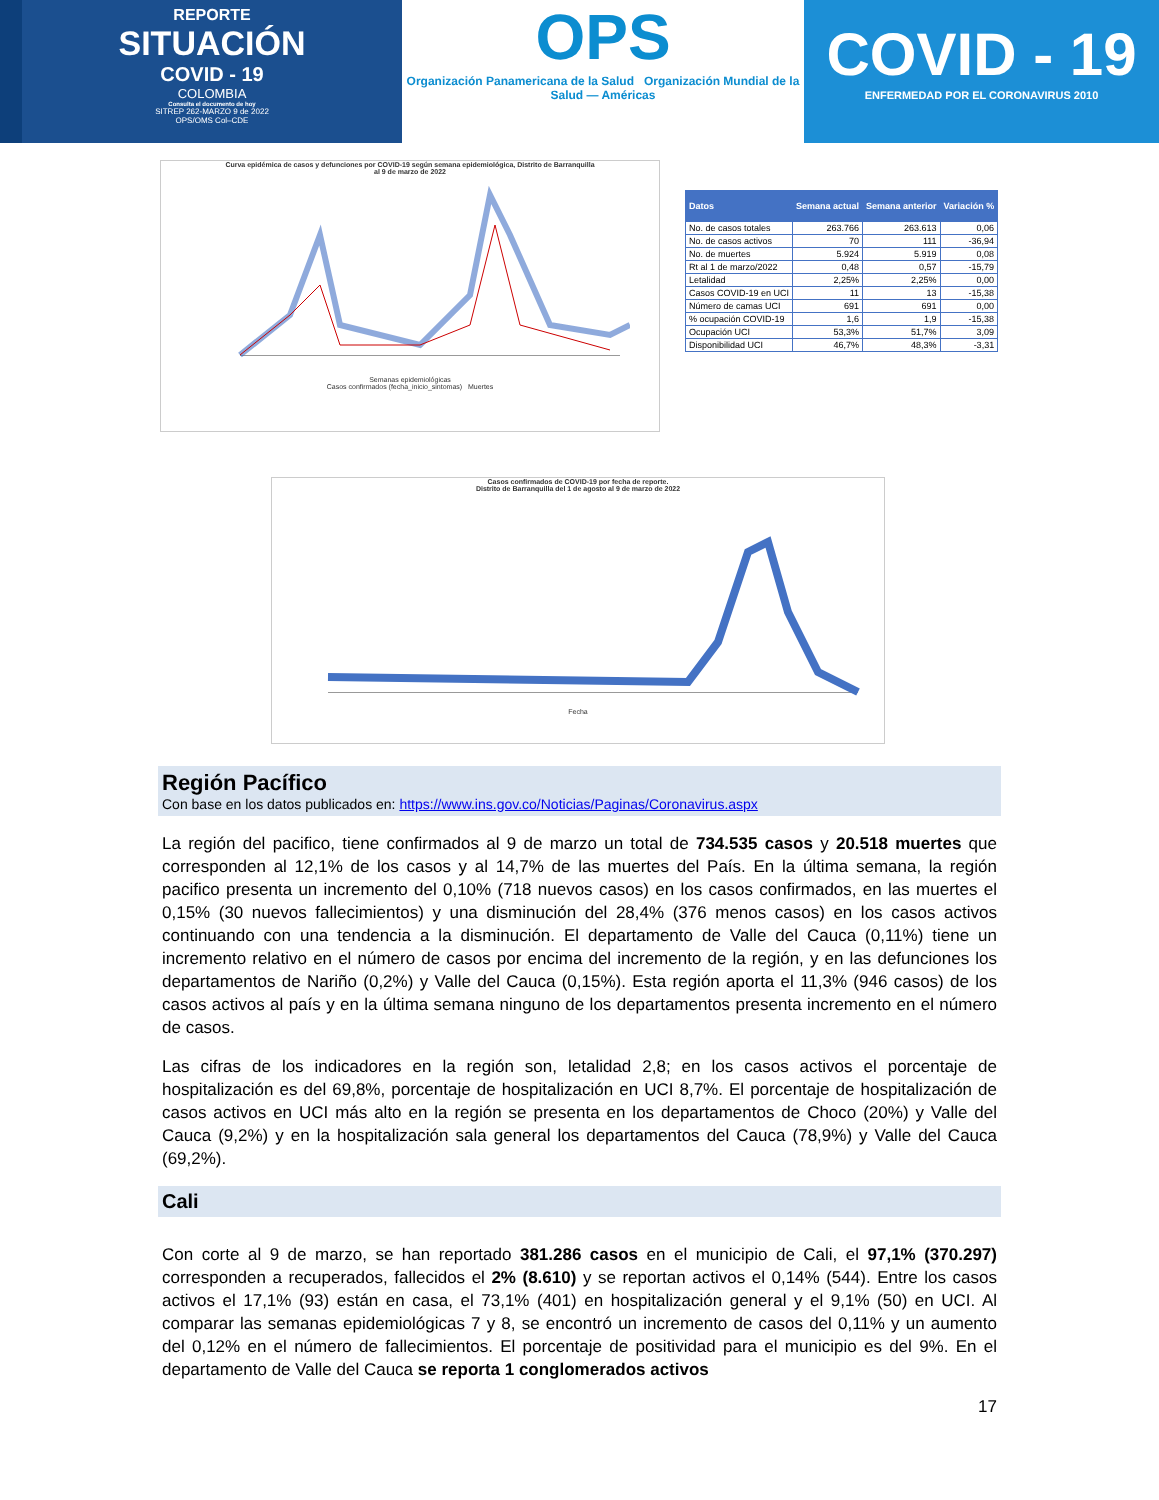REPORTE
SITUACIÓN
COVID - 19
COLOMBIA
Consulta el documento de hoy
SITREP 262-MARZO 9 de 2022
OPS/OMS Col–CDE
OPS
Organización Panamericana de la Salud Organización Mundial de la Salud — Américas
COVID - 19
ENFERMEDAD POR EL CORONAVIRUS 2010
Curva epidémica de casos y defunciones por COVID-19 según semana epidemiológica, Distrito de Barranquilla
al 9 de marzo de 2022
Semanas epidemiológicas
Casos confirmados (fecha_inicio_sintomas) Muertes
| Datos | Semana actual | Semana anterior | Variación % |
| --- | --- | --- | --- |
| No. de casos totales | 263.766 | 263.613 | 0,06 |
| No. de casos activos | 70 | 111 | -36,94 |
| No. de muertes | 5.924 | 5.919 | 0,08 |
| Rt al 1 de marzo/2022 | 0,48 | 0,57 | -15,79 |
| Letalidad | 2,25% | 2,25% | 0,00 |
| Casos COVID-19 en UCI | 11 | 13 | -15,38 |
| Número de camas UCI | 691 | 691 | 0,00 |
| % ocupación COVID-19 | 1,6 | 1,9 | -15,38 |
| Ocupación UCI | 53,3% | 51,7% | 3,09 |
| Disponibilidad UCI | 46,7% | 48,3% | -3,31 |
Casos confirmados de COVID-19 por fecha de reporte.
Distrito de Barranquilla del 1 de agosto al 9 de marzo de 2022
Fecha
Región Pacífico
Con base en los datos publicados en: https://www.ins.gov.co/Noticias/Paginas/Coronavirus.aspx
La región del pacifico, tiene confirmados al 9 de marzo un total de 734.535 casos y 20.518 muertes que corresponden al 12,1% de los casos y al 14,7% de las muertes del País. En la última semana, la región pacifico presenta un incremento del 0,10% (718 nuevos casos) en los casos confirmados, en las muertes el 0,15% (30 nuevos fallecimientos) y una disminución del 28,4% (376 menos casos) en los casos activos continuando con una tendencia a la disminución. El departamento de Valle del Cauca (0,11%) tiene un incremento relativo en el número de casos por encima del incremento de la región, y en las defunciones los departamentos de Nariño (0,2%) y Valle del Cauca (0,15%). Esta región aporta el 11,3% (946 casos) de los casos activos al país y en la última semana ninguno de los departamentos presenta incremento en el número de casos.
Las cifras de los indicadores en la región son, letalidad 2,8; en los casos activos el porcentaje de hospitalización es del 69,8%, porcentaje de hospitalización en UCI 8,7%. El porcentaje de hospitalización de casos activos en UCI más alto en la región se presenta en los departamentos de Choco (20%) y Valle del Cauca (9,2%) y en la hospitalización sala general los departamentos del Cauca (78,9%) y Valle del Cauca (69,2%).
Cali
Con corte al 9 de marzo, se han reportado 381.286 casos en el municipio de Cali, el 97,1% (370.297) corresponden a recuperados, fallecidos el 2% (8.610) y se reportan activos el 0,14% (544). Entre los casos activos el 17,1% (93) están en casa, el 73,1% (401) en hospitalización general y el 9,1% (50) en UCI. Al comparar las semanas epidemiológicas 7 y 8, se encontró un incremento de casos del 0,11% y un aumento del 0,12% en el número de fallecimientos. El porcentaje de positividad para el municipio es del 9%. En el departamento de Valle del Cauca se reporta 1 conglomerados activos
17